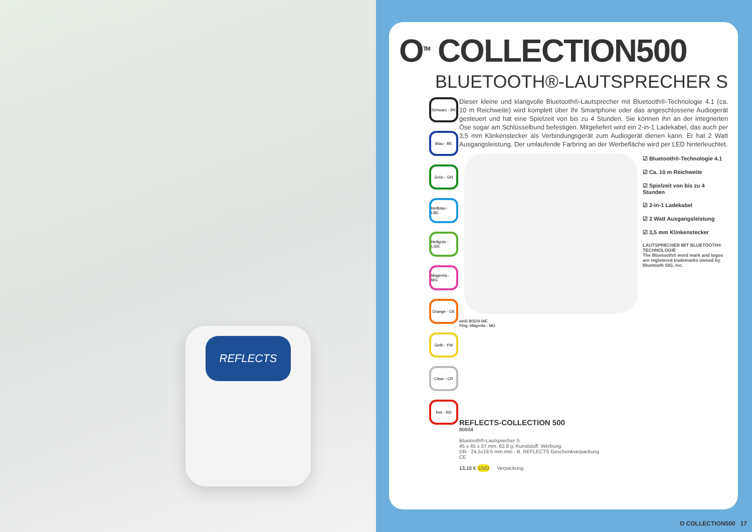REFLECTS
O<sup>TM</sup> COLLECTION500
BLUETOOTH®-LAUTSPRECHER S
Schwarz - BK
Blau - BE
Grün - GN
Hellblau - LBE
Hellgrün - LGN
Magenta - MG
Orange - OE
Gelb - YW
Clear - CR
Rot - RD
Dieser kleine und klangvolle Bluetooth®-Lautsprecher mit Bluetooth®-Technologie 4.1 (ca. 10 m Reichweite) wird komplett über Ihr Smartphone oder das angeschlossene Audiogerät gesteuert und hat eine Spielzeit von bis zu 4 Stunden. Sie können ihn an der integrierten Öse sogar am Schlüsselbund befestigen. Mitgeliefert wird ein 2-in-1 Ladekabel, das auch per 3,5 mm Klinkenstecker als Verbindungsgerät zum Audiogerät dienen kann. Er hat 2 Watt Ausgangsleistung. Der umlaufende Farbring an der Werbefläche wird per LED hinterleuchtet.
☑ Bluetooth®-Technologie 4.1
☑ Ca. 10 m Reichweite
☑ Spielzeit von bis zu 4 Stunden
☑ 2-in-1 Ladekabel
☑ 2 Watt Ausgangsleistung
☑ 3,5 mm Klinkenstecker
LAUTSPRECHER MIT BLUETOOTH® TECHNOLOGIE
The Bluetooth® word mark and logos are registered trademarks owned by Bluetooth SIG, Inc.
weiß 80504-WE
Ring: Magenta - MG
REFLECTS-COLLECTION 500
80504
Bluetooth®-Lautsprecher S
45 x 45 x 37 mm. 62,8 g. Kunststoff. Werbung:
DR · 24,5x19,5 mm mm · B. REFLECTS Geschenkverpackung
CE
13,15 € UVD Verpackung
O COLLECTION500 17